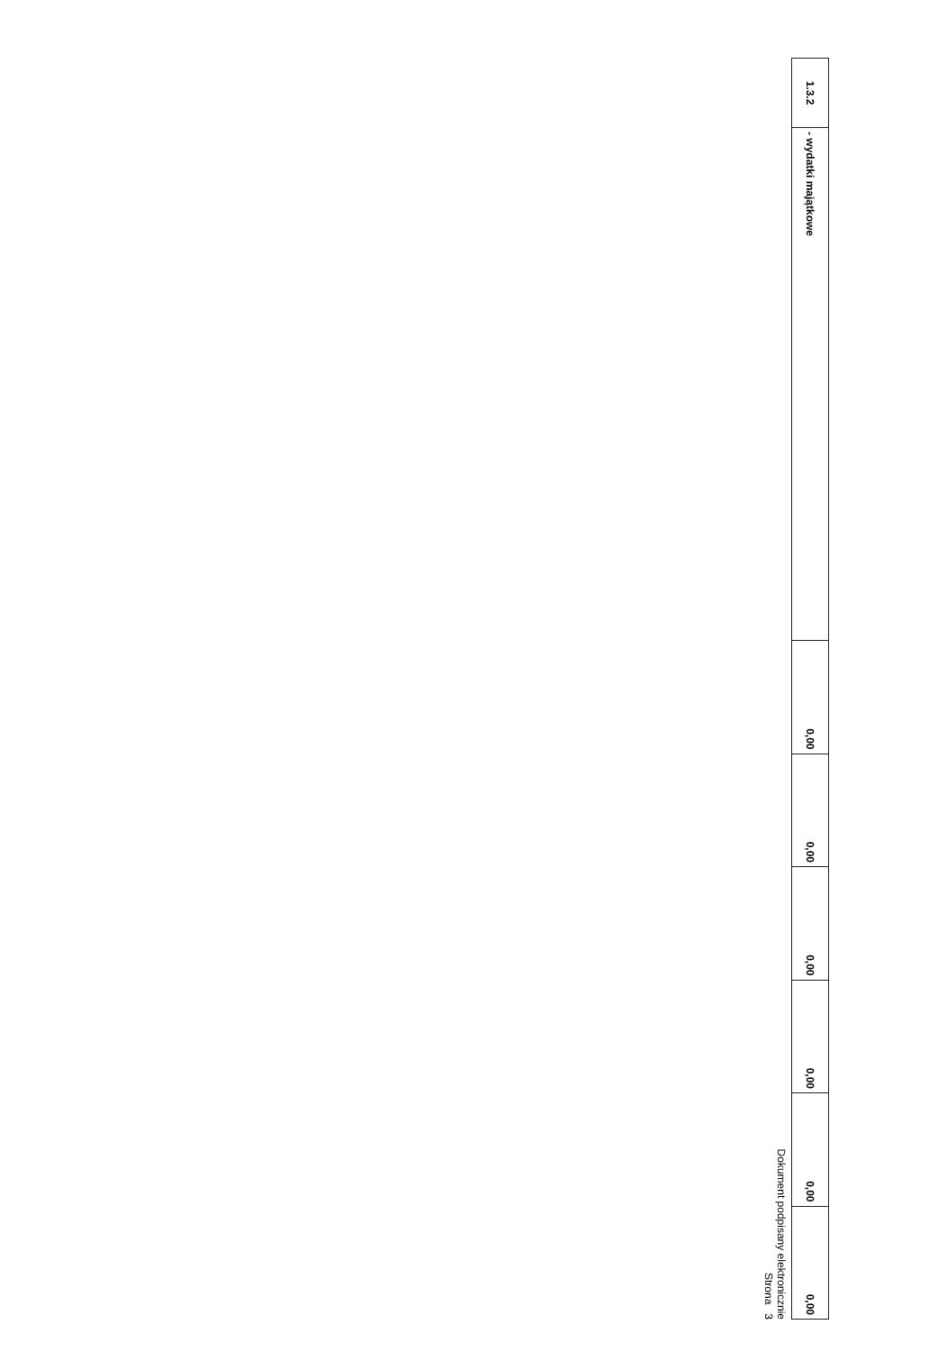| 1.3.2 | - wydatki majątkowe | 0,00 | 0,00 | 0,00 | 0,00 | 0,00 | 0,00 |
Dokument podpisany elektronicznie
Strona 3